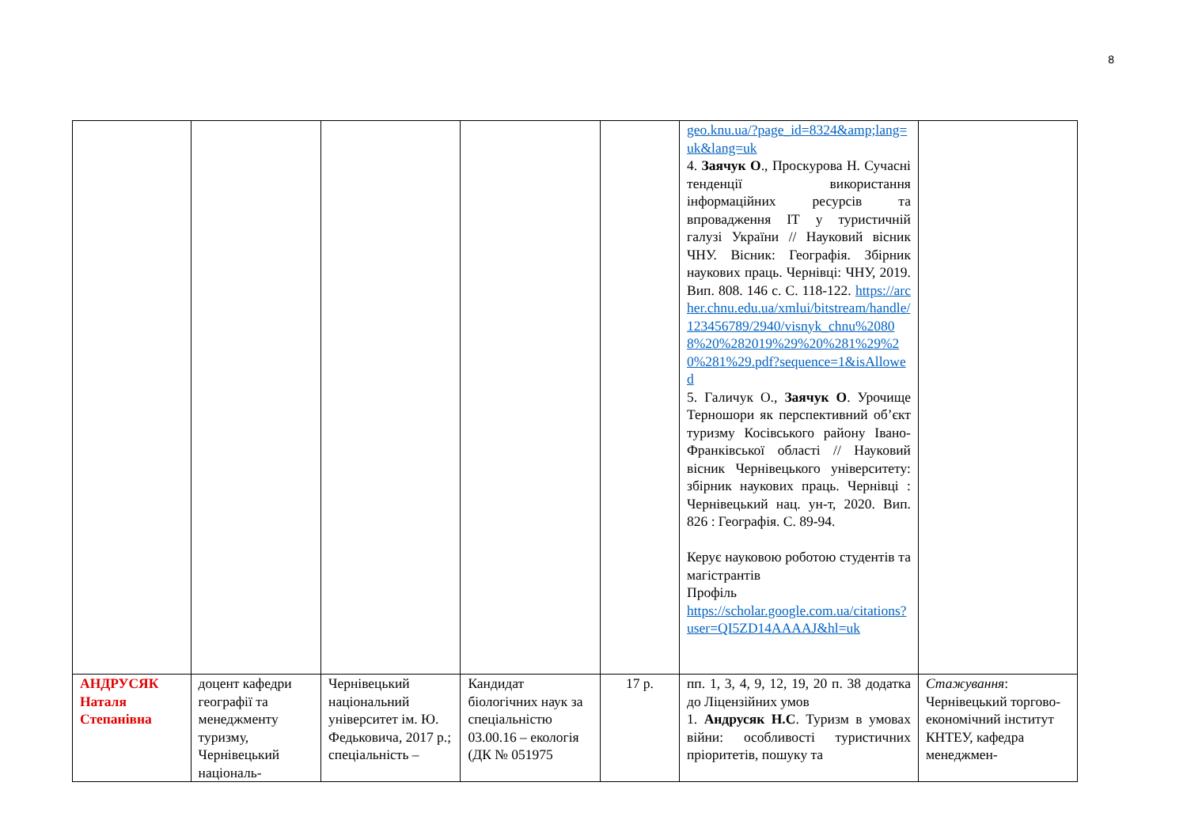8
| | | | | | geo.knu.ua/?page_id=8324&amp;lang=uk&lang=uk 4. Заячук О ., Проскурова Н. Сучасні тенденції використання інформаційних ресурсів та впровадження ІТ у туристичній галузі України // Науковий вісник ЧНУ. Вісник: Географія. Збірник наукових праць. Чернівці: ЧНУ, 2019. Вип. 808. 146 с. С. 118-122. https://archer.chnu.edu.ua/xmlui/bitstream/handle/123456789/2940/visnyk_chnu%20808%20%282019%29%20%281%29%20%281%29.pdf?sequence=1&isAllowed 5. Галичук О., Заячук О . Урочище Терношори як перспективний об’єкт туризму Косівського району Івано-Франківської області // Науковий вісник Чернівецького університету: збірник наукових праць. Чернівці : Чернівецький нац. ун-т, 2020. Вип. 826 : Географія. С. 89-94. Керує науковою роботою студентів та магістрантів Профіль https://scholar.google.com.ua/citations?user=QI5ZD14AAAAJ&hl=uk | |
| АНДРУСЯК Наталя Степанівна | доцент кафедри географії та менеджменту туризму, Чернівецький національ- | Чернівецький національний університет ім. Ю. Федьковича, 2017 р.; спеціальність – | Кандидат біологічних наук за спеціальністю 03.00.16 – екологія (ДК № 051975 | 17 р. | пп. 1, 3, 4, 9, 12, 19, 20 п. 38 додатка до Ліцензійних умов 1. Андрусяк Н.С . Туризм в умовах війни: особливості туристичних пріоритетів, пошуку та | Стажування : Чернівецький торгово-економічний інститут КНТЕУ, кафедра менеджмен- |